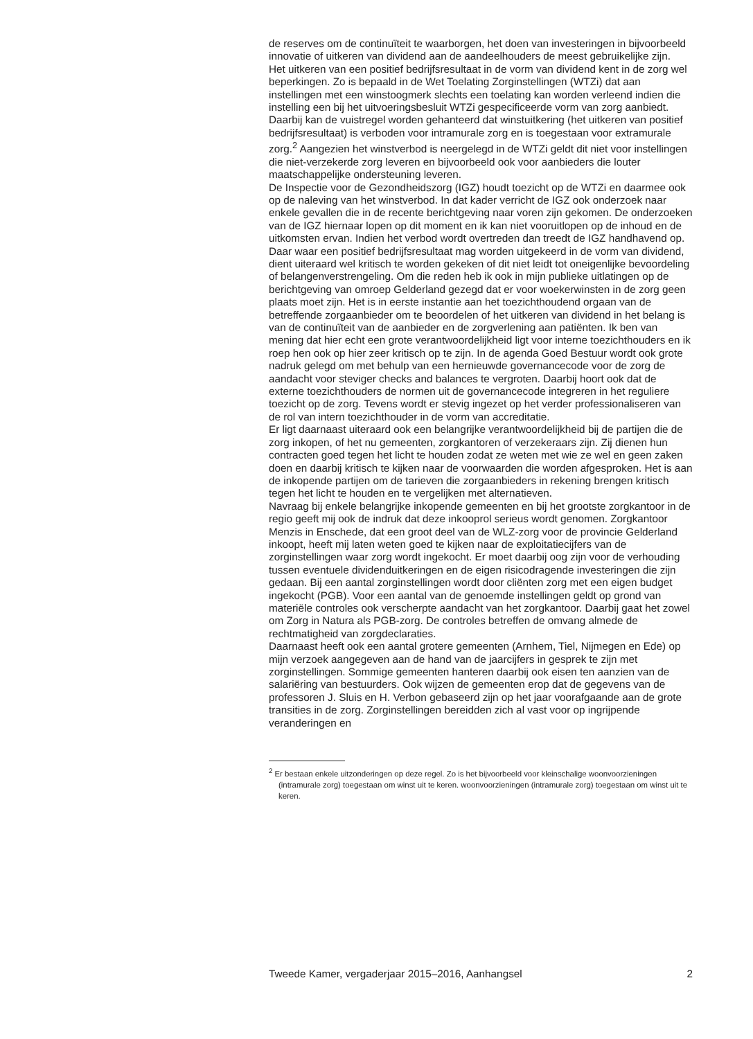de reserves om de continuïteit te waarborgen, het doen van investeringen in bijvoorbeeld innovatie of uitkeren van dividend aan de aandeelhouders de meest gebruikelijke zijn.
Het uitkeren van een positief bedrijfsresultaat in de vorm van dividend kent in de zorg wel beperkingen. Zo is bepaald in de Wet Toelating Zorginstellingen (WTZi) dat aan instellingen met een winstoogmerk slechts een toelating kan worden verleend indien die instelling een bij het uitvoeringsbesluit WTZi gespecificeerde vorm van zorg aanbiedt. Daarbij kan de vuistregel worden gehanteerd dat winstuitkering (het uitkeren van positief bedrijfsresultaat) is verboden voor intramurale zorg en is toegestaan voor extramurale zorg.<sup>2</sup> Aangezien het winstverbod is neergelegd in de WTZi geldt dit niet voor instellingen die niet-verzekerde zorg leveren en bijvoorbeeld ook voor aanbieders die louter maatschappelijke ondersteuning leveren.
De Inspectie voor de Gezondheidszorg (IGZ) houdt toezicht op de WTZi en daarmee ook op de naleving van het winstverbod. In dat kader verricht de IGZ ook onderzoek naar enkele gevallen die in de recente berichtgeving naar voren zijn gekomen. De onderzoeken van de IGZ hiernaar lopen op dit moment en ik kan niet vooruitlopen op de inhoud en de uitkomsten ervan. Indien het verbod wordt overtreden dan treedt de IGZ handhavend op.
Daar waar een positief bedrijfsresultaat mag worden uitgekeerd in de vorm van dividend, dient uiteraard wel kritisch te worden gekeken of dit niet leidt tot oneigenlijke bevoordeling of belangenverstrengeling. Om die reden heb ik ook in mijn publieke uitlatingen op de berichtgeving van omroep Gelderland gezegd dat er voor woekerwinsten in de zorg geen plaats moet zijn. Het is in eerste instantie aan het toezichthoudend orgaan van de betreffende zorgaanbieder om te beoordelen of het uitkeren van dividend in het belang is van de continuïteit van de aanbieder en de zorgverlening aan patiënten. Ik ben van mening dat hier echt een grote verantwoordelijkheid ligt voor interne toezichthouders en ik roep hen ook op hier zeer kritisch op te zijn. In de agenda Goed Bestuur wordt ook grote nadruk gelegd om met behulp van een hernieuwde governancecode voor de zorg de aandacht voor steviger checks and balances te vergroten. Daarbij hoort ook dat de externe toezichthouders de normen uit de governancecode integreren in het reguliere toezicht op de zorg. Tevens wordt er stevig ingezet op het verder professionaliseren van de rol van intern toezichthouder in de vorm van accreditatie.
Er ligt daarnaast uiteraard ook een belangrijke verantwoordelijkheid bij de partijen die de zorg inkopen, of het nu gemeenten, zorgkantoren of verzekeraars zijn. Zij dienen hun contracten goed tegen het licht te houden zodat ze weten met wie ze wel en geen zaken doen en daarbij kritisch te kijken naar de voorwaarden die worden afgesproken. Het is aan de inkopende partijen om de tarieven die zorgaanbieders in rekening brengen kritisch tegen het licht te houden en te vergelijken met alternatieven.
Navraag bij enkele belangrijke inkopende gemeenten en bij het grootste zorgkantoor in de regio geeft mij ook de indruk dat deze inkooprol serieus wordt genomen. Zorgkantoor Menzis in Enschede, dat een groot deel van de WLZ-zorg voor de provincie Gelderland inkoopt, heeft mij laten weten goed te kijken naar de exploitatiecijfers van de zorginstellingen waar zorg wordt ingekocht. Er moet daarbij oog zijn voor de verhouding tussen eventuele dividenduitkeringen en de eigen risicodragende investeringen die zijn gedaan. Bij een aantal zorginstellingen wordt door cliënten zorg met een eigen budget ingekocht (PGB). Voor een aantal van de genoemde instellingen geldt op grond van materiële controles ook verscherpte aandacht van het zorgkantoor. Daarbij gaat het zowel om Zorg in Natura als PGB-zorg. De controles betreffen de omvang almede de rechtmatigheid van zorgdeclaraties.
Daarnaast heeft ook een aantal grotere gemeenten (Arnhem, Tiel, Nijmegen en Ede) op mijn verzoek aangegeven aan de hand van de jaarcijfers in gesprek te zijn met zorginstellingen. Sommige gemeenten hanteren daarbij ook eisen ten aanzien van de salariëring van bestuurders. Ook wijzen de gemeenten erop dat de gegevens van de professoren J. Sluis en H. Verbon gebaseerd zijn op het jaar voorafgaande aan de grote transities in de zorg. Zorginstellingen bereidden zich al vast voor op ingrijpende veranderingen en
<sup>2</sup> Er bestaan enkele uitzonderingen op deze regel. Zo is het bijvoorbeeld voor kleinschalige woonvoorzieningen (intramurale zorg) toegestaan om winst uit te keren. woonvoorzieningen (intramurale zorg) toegestaan om winst uit te keren.
Tweede Kamer, vergaderjaar 2015–2016, Aanhangsel 2